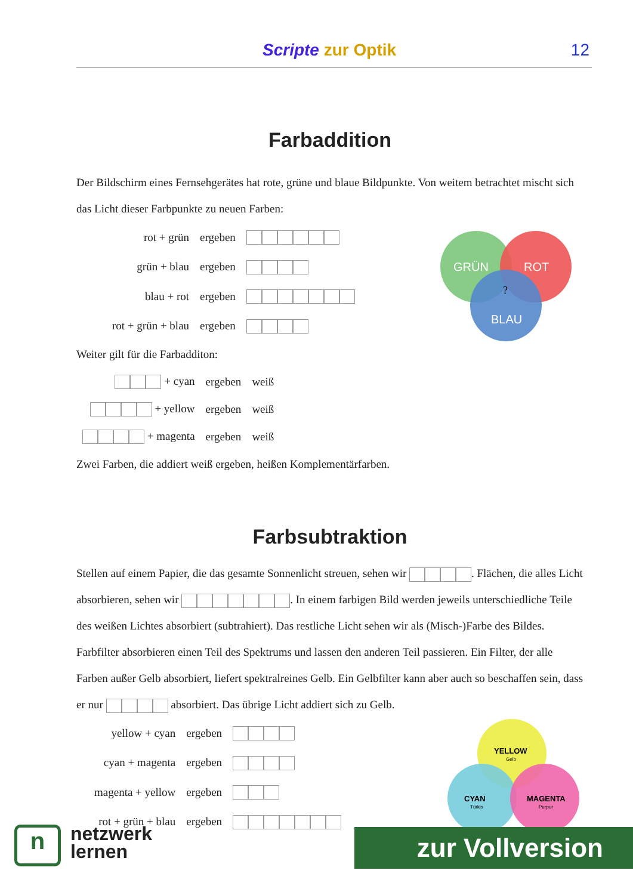Scripte zur Optik 12
Farbaddition
Der Bildschirm eines Fernsehgerätes hat rote, grüne und blaue Bildpunkte. Von weitem betrachtet mischt sich das Licht dieser Farbpunkte zu neuen Farben:
| rot + grün | ergeben | |
| grün + blau | ergeben | |
| blau + rot | ergeben | |
| rot + grün + blau | ergeben | |
GRÜN
ROT
BLAU
?
Weiter gilt für die Farbadditon:
| + cyan | ergeben | weiß |
| + yellow | ergeben | weiß |
| + magenta | ergeben | weiß |
Zwei Farben, die addiert weiß ergeben, heißen Komplementärfarben.
Farbsubtraktion
Stellen auf einem Papier, die das gesamte Sonnenlicht streuen, sehen wir . Flächen, die alles Licht absorbieren, sehen wir . In einem farbigen Bild werden jeweils unterschiedliche Teile des weißen Lichtes absorbiert (subtrahiert). Das restliche Licht sehen wir als (Misch-)Farbe des Bildes. Farbfilter absorbieren einen Teil des Spektrums und lassen den anderen Teil passieren. Ein Filter, der alle Farben außer Gelb absorbiert, liefert spektralreines Gelb. Ein Gelbfilter kann aber auch so beschaffen sein, dass er nur absorbiert. Das übrige Licht addiert sich zu Gelb.
| yellow + cyan | ergeben | |
| cyan + magenta | ergeben | |
| magenta + yellow | ergeben | |
| rot + grün + blau | ergeben | |
YELLOW
Gelb
CYAN
Türkis
MAGENTA
Purpur
n
netzwerk
lernen
zur Vollversion